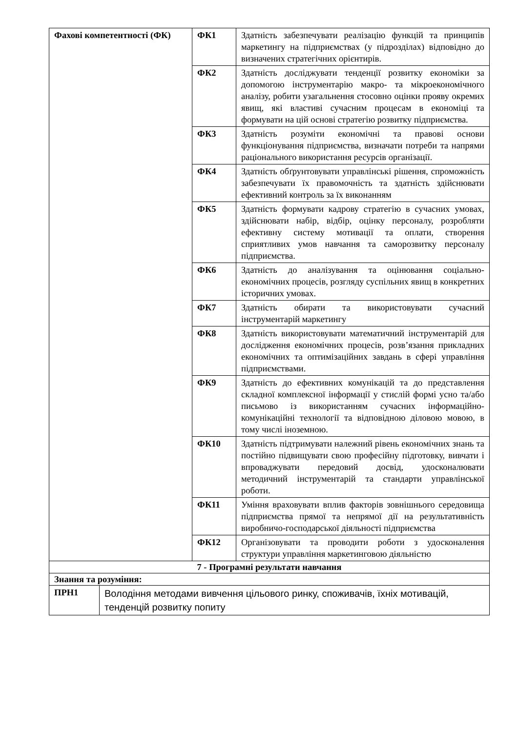| Фахові компетентності (ФК) | | ФК1 | Здатність забезпечувати реалізацію функцій та принципів маркетингу на підприємствах (у підрозділах) відповідно до визначених стратегічних орієнтирів. |
| | | ФК2 | Здатність досліджувати тенденції розвитку економіки за допомогою інструментарію макро- та мікроекономічного аналізу, робити узагальнення стосовно оцінки прояву окремих явищ, які властиві сучасним процесам в економіці та формувати на цій основі стратегію розвитку підприємства. |
| | | ФК3 | Здатність розуміти економічні та правові основи функціонування підприємства, визначати потреби та напрями раціонального використання ресурсів організації. |
| | | ФК4 | Здатність обґрунтовувати управлінські рішення, спроможність забезпечувати їх правомочність та здатність здійснювати ефективний контроль за їх виконанням |
| | | ФК5 | Здатність формувати кадрову стратегію в сучасних умовах, здійснювати набір, відбір, оцінку персоналу, розробляти ефективну систему мотивації та оплати, створення сприятливих умов навчання та саморозвитку персоналу підприємства. |
| | | ФК6 | Здатність до аналізування та оцінювання соціально-економічних процесів, розгляду суспільних явищ в конкретних історичних умовах. |
| | | ФК7 | Здатність обирати та використовувати сучасний інструментарій маркетингу |
| | | ФК8 | Здатність використовувати математичний інструментарій для дослідження економічних процесів, розв’язання прикладних економічних та оптимізаційних завдань в сфері управління підприємствами. |
| | | ФК9 | Здатність до ефективних комунікацій та до представлення складної комплексної інформації у стислій формі усно та/або письмово із використанням сучасних інформаційно-комунікаційні технології та відповідною діловою мовою, в тому числі іноземною. |
| | | ФК10 | Здатність підтримувати належний рівень економічних знань та постійно підвищувати свою професійну підготовку, вивчати і впроваджувати передовий досвід, удосконалювати методичний інструментарій та стандарти управлінської роботи. |
| | | ФК11 | Уміння враховувати вплив факторів зовнішнього середовища підприємства прямої та непрямої дії на результативність виробничо-господарської діяльності підприємства |
| | | ФК12 | Організовувати та проводити роботи з удосконалення структури управління маркетинговою діяльністю |
| 7 - Програмні результати навчання | | | |
| Знання та розуміння: | | | |
| ПРН1 | Володіння методами вивчення цільового ринку, споживачів, їхніх мотивацій, тенденцій розвитку попиту | | |